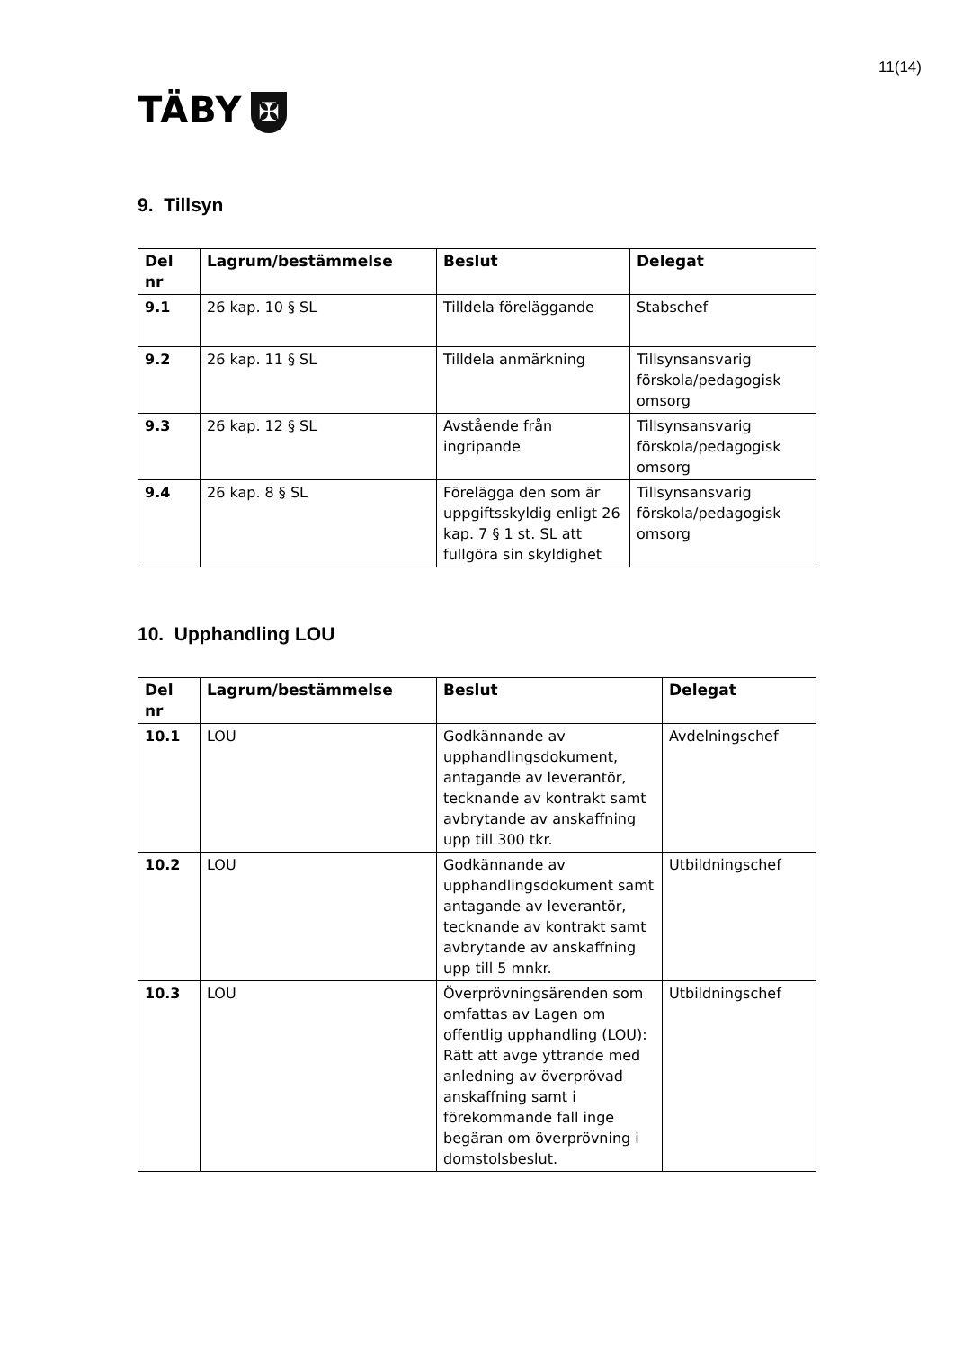11(14)
TÄBY ✠
9. Tillsyn
| Del nr | Lagrum/bestämmelse | Beslut | Delegat |
| --- | --- | --- | --- |
| 9.1 | 26 kap. 10 § SL | Tilldela föreläggande | Stabschef |
| 9.2 | 26 kap. 11 § SL | Tilldela anmärkning | Tillsynsansvarig förskola/pedagogisk omsorg |
| 9.3 | 26 kap. 12 § SL | Avstående från ingripande | Tillsynsansvarig förskola/pedagogisk omsorg |
| 9.4 | 26 kap. 8 § SL | Förelägga den som är uppgiftsskyldig enligt 26 kap. 7 § 1 st. SL att fullgöra sin skyldighet | Tillsynsansvarig förskola/pedagogisk omsorg |
10. Upphandling LOU
| Del nr | Lagrum/bestämmelse | Beslut | Delegat |
| --- | --- | --- | --- |
| 10.1 | LOU | Godkännande av upphandlingsdokument, antagande av leverantör, tecknande av kontrakt samt avbrytande av anskaffning upp till 300 tkr. | Avdelningschef |
| 10.2 | LOU | Godkännande av upphandlingsdokument samt antagande av leverantör, tecknande av kontrakt samt avbrytande av anskaffning upp till 5 mnkr. | Utbildningschef |
| 10.3 | LOU | Överprövningsärenden som omfattas av Lagen om offentlig upphandling (LOU): Rätt att avge yttrande med anledning av överprövad anskaffning samt i förekommande fall inge begäran om överprövning i domstolsbeslut. | Utbildningschef |